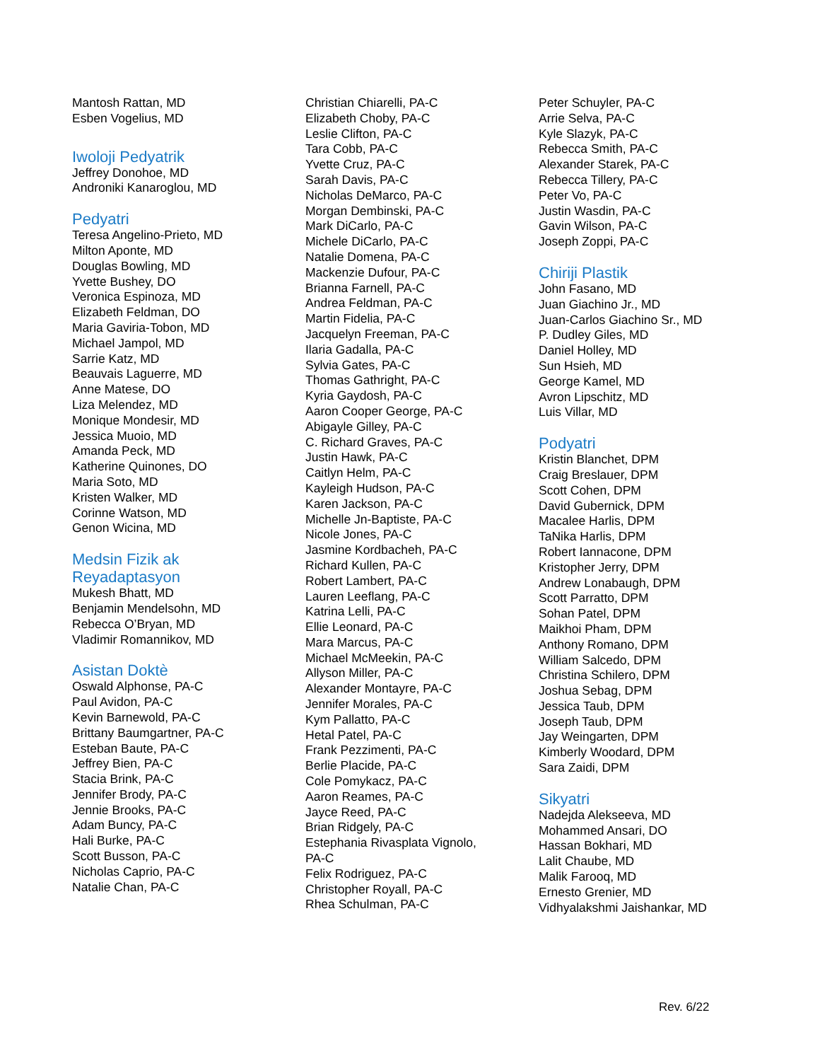Mantosh Rattan, MD
Esben Vogelius, MD
Iwoloji Pedyatrik
Jeffrey Donohoe, MD
Androniki Kanaroglou, MD
Pedyatri
Teresa Angelino-Prieto, MD
Milton Aponte, MD
Douglas Bowling, MD
Yvette Bushey, DO
Veronica Espinoza, MD
Elizabeth Feldman, DO
Maria Gaviria-Tobon, MD
Michael Jampol, MD
Sarrie Katz, MD
Beauvais Laguerre, MD
Anne Matese, DO
Liza Melendez, MD
Monique Mondesir, MD
Jessica Muoio, MD
Amanda Peck, MD
Katherine Quinones, DO
Maria Soto, MD
Kristen Walker, MD
Corinne Watson, MD
Genon Wicina, MD
Medsin Fizik ak
Reyadaptasyon
Mukesh Bhatt, MD
Benjamin Mendelsohn, MD
Rebecca O’Bryan, MD
Vladimir Romannikov, MD
Asistan Doktè
Oswald Alphonse, PA-C
Paul Avidon, PA-C
Kevin Barnewold, PA-C
Brittany Baumgartner, PA-C
Esteban Baute, PA-C
Jeffrey Bien, PA-C
Stacia Brink, PA-C
Jennifer Brody, PA-C
Jennie Brooks, PA-C
Adam Buncy, PA-C
Hali Burke, PA-C
Scott Busson, PA-C
Nicholas Caprio, PA-C
Natalie Chan, PA-C
Christian Chiarelli, PA-C
Elizabeth Choby, PA-C
Leslie Clifton, PA-C
Tara Cobb, PA-C
Yvette Cruz, PA-C
Sarah Davis, PA-C
Nicholas DeMarco, PA-C
Morgan Dembinski, PA-C
Mark DiCarlo, PA-C
Michele DiCarlo, PA-C
Natalie Domena, PA-C
Mackenzie Dufour, PA-C
Brianna Farnell, PA-C
Andrea Feldman, PA-C
Martin Fidelia, PA-C
Jacquelyn Freeman, PA-C
Ilaria Gadalla, PA-C
Sylvia Gates, PA-C
Thomas Gathright, PA-C
Kyria Gaydosh, PA-C
Aaron Cooper George, PA-C
Abigayle Gilley, PA-C
C. Richard Graves, PA-C
Justin Hawk, PA-C
Caitlyn Helm, PA-C
Kayleigh Hudson, PA-C
Karen Jackson, PA-C
Michelle Jn-Baptiste, PA-C
Nicole Jones, PA-C
Jasmine Kordbacheh, PA-C
Richard Kullen, PA-C
Robert Lambert, PA-C
Lauren Leeflang, PA-C
Katrina Lelli, PA-C
Ellie Leonard, PA-C
Mara Marcus, PA-C
Michael McMeekin, PA-C
Allyson Miller, PA-C
Alexander Montayre, PA-C
Jennifer Morales, PA-C
Kym Pallatto, PA-C
Hetal Patel, PA-C
Frank Pezzimenti, PA-C
Berlie Placide, PA-C
Cole Pomykacz, PA-C
Aaron Reames, PA-C
Jayce Reed, PA-C
Brian Ridgely, PA-C
Estephania Rivasplata Vignolo,
PA-C
Felix Rodriguez, PA-C
Christopher Royall, PA-C
Rhea Schulman, PA-C
Peter Schuyler, PA-C
Arrie Selva, PA-C
Kyle Slazyk, PA-C
Rebecca Smith, PA-C
Alexander Starek, PA-C
Rebecca Tillery, PA-C
Peter Vo, PA-C
Justin Wasdin, PA-C
Gavin Wilson, PA-C
Joseph Zoppi, PA-C
Chiriji Plastik
John Fasano, MD
Juan Giachino Jr., MD
Juan-Carlos Giachino Sr., MD
P. Dudley Giles, MD
Daniel Holley, MD
Sun Hsieh, MD
George Kamel, MD
Avron Lipschitz, MD
Luis Villar, MD
Podyatri
Kristin Blanchet, DPM
Craig Breslauer, DPM
Scott Cohen, DPM
David Gubernick, DPM
Macalee Harlis, DPM
TaNika Harlis, DPM
Robert Iannacone, DPM
Kristopher Jerry, DPM
Andrew Lonabaugh, DPM
Scott Parratto, DPM
Sohan Patel, DPM
Maikhoi Pham, DPM
Anthony Romano, DPM
William Salcedo, DPM
Christina Schilero, DPM
Joshua Sebag, DPM
Jessica Taub, DPM
Joseph Taub, DPM
Jay Weingarten, DPM
Kimberly Woodard, DPM
Sara Zaidi, DPM
Sikyatri
Nadejda Alekseeva, MD
Mohammed Ansari, DO
Hassan Bokhari, MD
Lalit Chaube, MD
Malik Farooq, MD
Ernesto Grenier, MD
Vidhyalakshmi Jaishankar, MD
Rev. 6/22